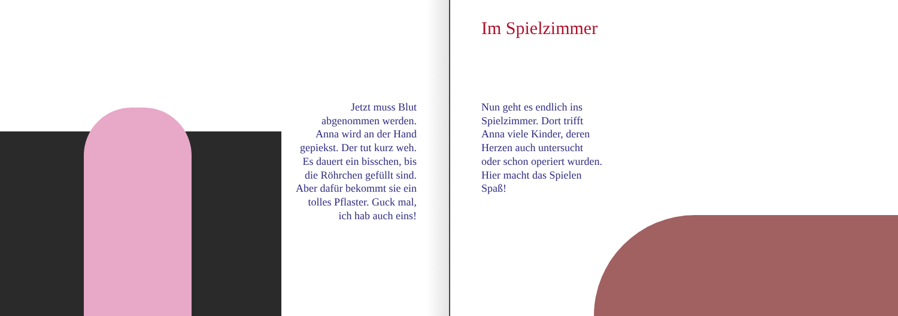Jetzt muss Blut
abgenommen werden.
Anna wird an der Hand
gepiekst. Der tut kurz weh.
Es dauert ein bisschen, bis
die Röhrchen gefüllt sind.
Aber dafür bekommt sie ein
tolles Pflaster. Guck mal,
ich hab auch eins!
Im Spielzimmer
Nun geht es endlich ins
Spielzimmer. Dort trifft
Anna viele Kinder, deren
Herzen auch untersucht
oder schon operiert wurden.
Hier macht das Spielen
Spaß!